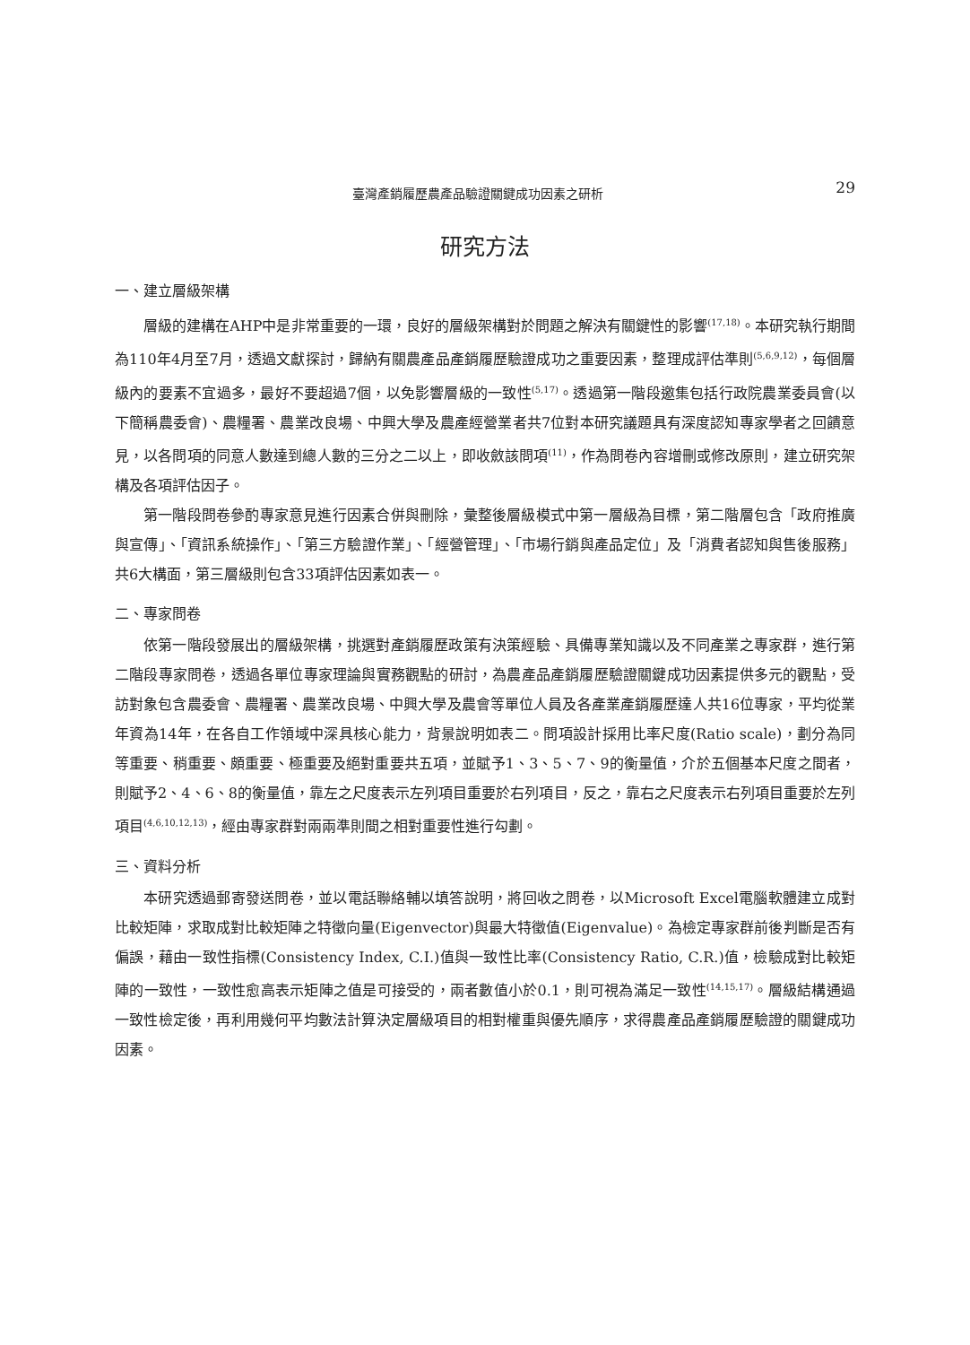臺灣產銷履歷農產品驗證關鍵成功因素之研析 29
研究方法
一、建立層級架構
層級的建構在AHP中是非常重要的一環，良好的層級架構對於問題之解決有關鍵性的影響<sup>(17,18)</sup>。本研究執行期間為110年4月至7月，透過文獻探討，歸納有關農產品產銷履歷驗證成功之重要因素，整理成評估準則<sup>(5,6,9,12)</sup>，每個層級內的要素不宜過多，最好不要超過7個，以免影響層級的一致性<sup>(5,17)</sup>。透過第一階段邀集包括行政院農業委員會(以下簡稱農委會)、農糧署、農業改良場、中興大學及農產經營業者共7位對本研究議題具有深度認知專家學者之回饋意見，以各問項的同意人數達到總人數的三分之二以上，即收斂該問項<sup>(11)</sup>，作為問卷內容增刪或修改原則，建立研究架構及各項評估因子。
第一階段問卷參酌專家意見進行因素合併與刪除，彙整後層級模式中第一層級為目標，第二階層包含「政府推廣與宣傳」、「資訊系統操作」、「第三方驗證作業」、「經營管理」、「市場行銷與產品定位」及「消費者認知與售後服務」共6大構面，第三層級則包含33項評估因素如表一。
二、專家問卷
依第一階段發展出的層級架構，挑選對產銷履歷政策有決策經驗、具備專業知識以及不同產業之專家群，進行第二階段專家問卷，透過各單位專家理論與實務觀點的研討，為農產品產銷履歷驗證關鍵成功因素提供多元的觀點，受訪對象包含農委會、農糧署、農業改良場、中興大學及農會等單位人員及各產業產銷履歷達人共16位專家，平均從業年資為14年，在各自工作領域中深具核心能力，背景說明如表二。問項設計採用比率尺度(Ratio scale)，劃分為同等重要、稍重要、頗重要、極重要及絕對重要共五項，並賦予1、3、5、7、9的衡量值，介於五個基本尺度之間者，則賦予2、4、6、8的衡量值，靠左之尺度表示左列項目重要於右列項目，反之，靠右之尺度表示右列項目重要於左列項目<sup>(4,6,10,12,13)</sup>，經由專家群對兩兩準則間之相對重要性進行勾劃。
三、資料分析
本研究透過郵寄發送問卷，並以電話聯絡輔以填答說明，將回收之問卷，以Microsoft Excel電腦軟體建立成對比較矩陣，求取成對比較矩陣之特徵向量(Eigenvector)與最大特徵值(Eigenvalue)。為檢定專家群前後判斷是否有偏誤，藉由一致性指標(Consistency Index, C.I.)值與一致性比率(Consistency Ratio, C.R.)值，檢驗成對比較矩陣的一致性，一致性愈高表示矩陣之值是可接受的，兩者數值小於0.1，則可視為滿足一致性<sup>(14,15,17)</sup>。層級結構通過一致性檢定後，再利用幾何平均數法計算決定層級項目的相對權重與優先順序，求得農產品產銷履歷驗證的關鍵成功因素。